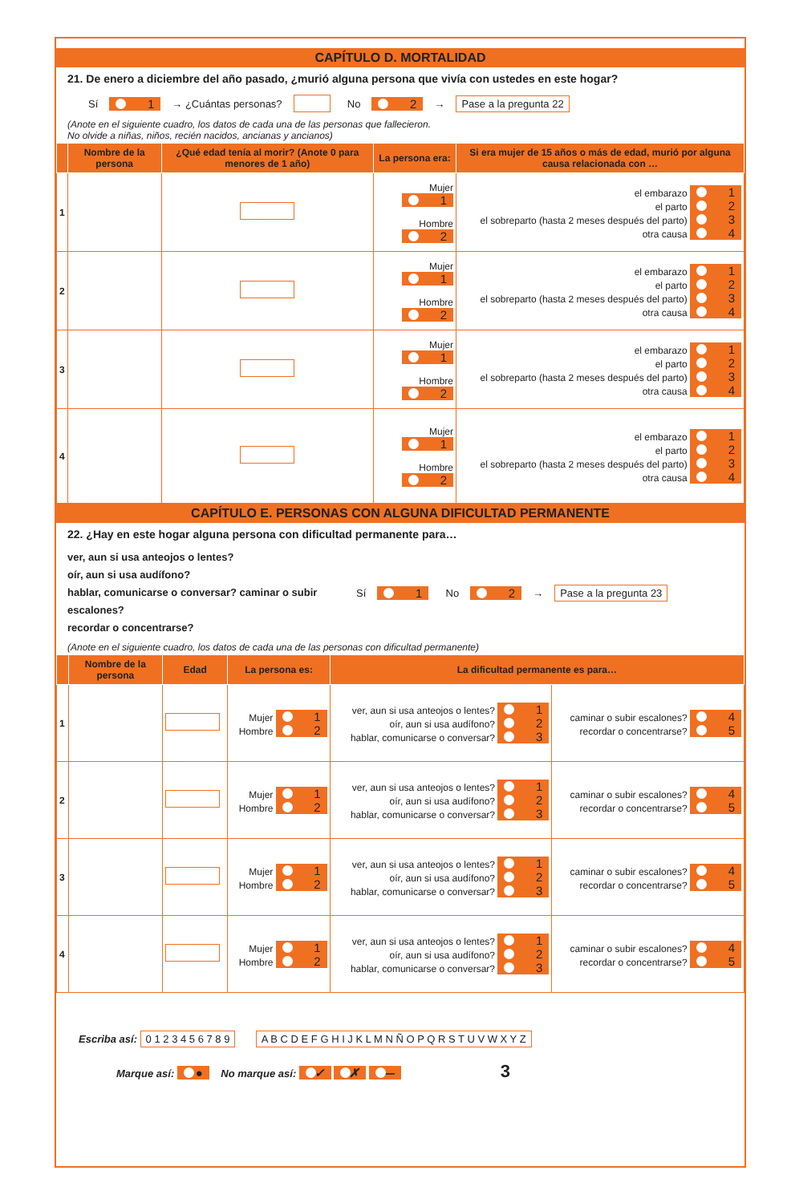CAPÍTULO D. MORTALIDAD
21. De enero a diciembre del año pasado, ¿murió alguna persona que vivía con ustedes en este hogar?
Sí 1 → ¿Cuántas personas? No 2 → Pase a la pregunta 22
(Anote en el siguiente cuadro, los datos de cada una de las personas que fallecieron.
No olvide a niñas, niños, recién nacidos, ancianas y ancianos)
| | Nombre de la persona | ¿Qué edad tenía al morir? (Anote 0 para menores de 1 año) | La persona era: | Si era mujer de 15 años o más de edad, murió por alguna causa relacionada con … |
| --- | --- | --- | --- | --- |
| 1 | | | Mujer 1 Hombre 2 | el embarazo 1 el parto 2 el sobreparto (hasta 2 meses después del parto) 3 otra causa 4 |
| 2 | | | Mujer 1 Hombre 2 | el embarazo 1 el parto 2 el sobreparto (hasta 2 meses después del parto) 3 otra causa 4 |
| 3 | | | Mujer 1 Hombre 2 | el embarazo 1 el parto 2 el sobreparto (hasta 2 meses después del parto) 3 otra causa 4 |
| 4 | | | Mujer 1 Hombre 2 | el embarazo 1 el parto 2 el sobreparto (hasta 2 meses después del parto) 3 otra causa 4 |
CAPÍTULO E. PERSONAS CON ALGUNA DIFICULTAD PERMANENTE
22. ¿Hay en este hogar alguna persona con dificultad permanente para…
ver, aun si usa anteojos o lentes?
oír, aun si usa audífono?
hablar, comunicarse o conversar? caminar o subir escalones?
recordar o concentrarse?
Sí 1 No 2 → Pase a la pregunta 23
(Anote en el siguiente cuadro, los datos de cada una de las personas con dificultad permanente)
| | Nombre de la persona | Edad | La persona es: | La dificultad permanente es para… | |
| --- | --- | --- | --- | --- | --- |
| 1 | | | Mujer 1 Hombre 2 | ver, aun si usa anteojos o lentes? 1 oír, aun si usa audífono? 2 hablar, comunicarse o conversar? 3 | caminar o subir escalones? 4 recordar o concentrarse? 5 |
| 2 | | | Mujer 1 Hombre 2 | ver, aun si usa anteojos o lentes? 1 oír, aun si usa audífono? 2 hablar, comunicarse o conversar? 3 | caminar o subir escalones? 4 recordar o concentrarse? 5 |
| 3 | | | Mujer 1 Hombre 2 | ver, aun si usa anteojos o lentes? 1 oír, aun si usa audífono? 2 hablar, comunicarse o conversar? 3 | caminar o subir escalones? 4 recordar o concentrarse? 5 |
| 4 | | | Mujer 1 Hombre 2 | ver, aun si usa anteojos o lentes? 1 oír, aun si usa audífono? 2 hablar, comunicarse o conversar? 3 | caminar o subir escalones? 4 recordar o concentrarse? 5 |
Escriba así: 0 1 2 3 4 5 6 7 8 9 A B C D E F G H I J K L M N Ñ O P Q R S T U V W X Y Z
Marque así: ● No marque así: ✓ ✗ — 3